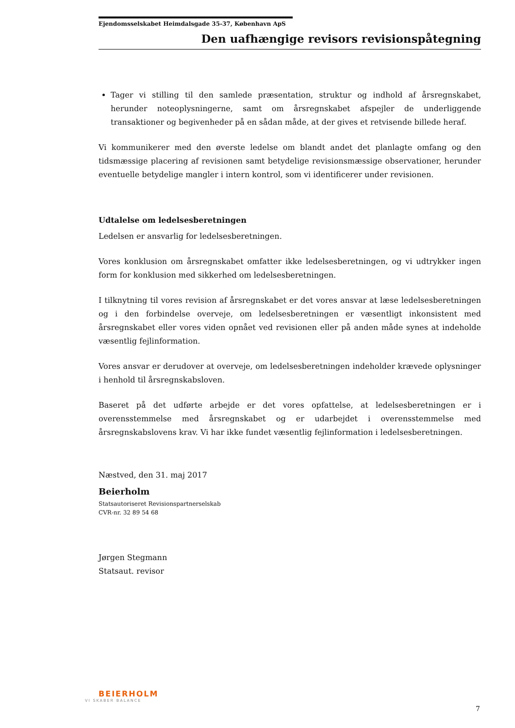Ejendomsselskabet Heimdalsgade 35-37, København ApS
Den uafhængige revisors revisionspåtegning
Tager vi stilling til den samlede præsentation, struktur og indhold af årsregnskabet, herunder noteoplysningerne, samt om årsregnskabet afspejler de underliggende transaktioner og begivenheder på en sådan måde, at der gives et retvisende billede heraf.
Vi kommunikerer med den øverste ledelse om blandt andet det planlagte omfang og den tidsmæssige placering af revisionen samt betydelige revisionsmæssige observationer, herunder eventuelle betydelige mangler i intern kontrol, som vi identificerer under revisionen.
Udtalelse om ledelsesberetningen
Ledelsen er ansvarlig for ledelsesberetningen.
Vores konklusion om årsregnskabet omfatter ikke ledelsesberetningen, og vi udtrykker ingen form for konklusion med sikkerhed om ledelsesberetningen.
I tilknytning til vores revision af årsregnskabet er det vores ansvar at læse ledelsesberetningen og i den forbindelse overveje, om ledelsesberetningen er væsentligt inkonsistent med årsregnskabet eller vores viden opnået ved revisionen eller på anden måde synes at indeholde væsentlig fejlinformation.
Vores ansvar er derudover at overveje, om ledelsesberetningen indeholder krævede oplysninger i henhold til årsregnskabsloven.
Baseret på det udførte arbejde er det vores opfattelse, at ledelsesberetningen er i overensstemmelse med årsregnskabet og er udarbejdet i overensstemmelse med årsregnskabslovens krav. Vi har ikke fundet væsentlig fejlinformation i ledelsesberetningen.
Næstved, den 31. maj 2017
Beierholm
Statsautoriseret Revisionspartnerselskab
CVR-nr. 32 89 54 68
Jørgen Stegmann
Statsaut. revisor
BEIERHOLM
VI SKABER BALANCE
7